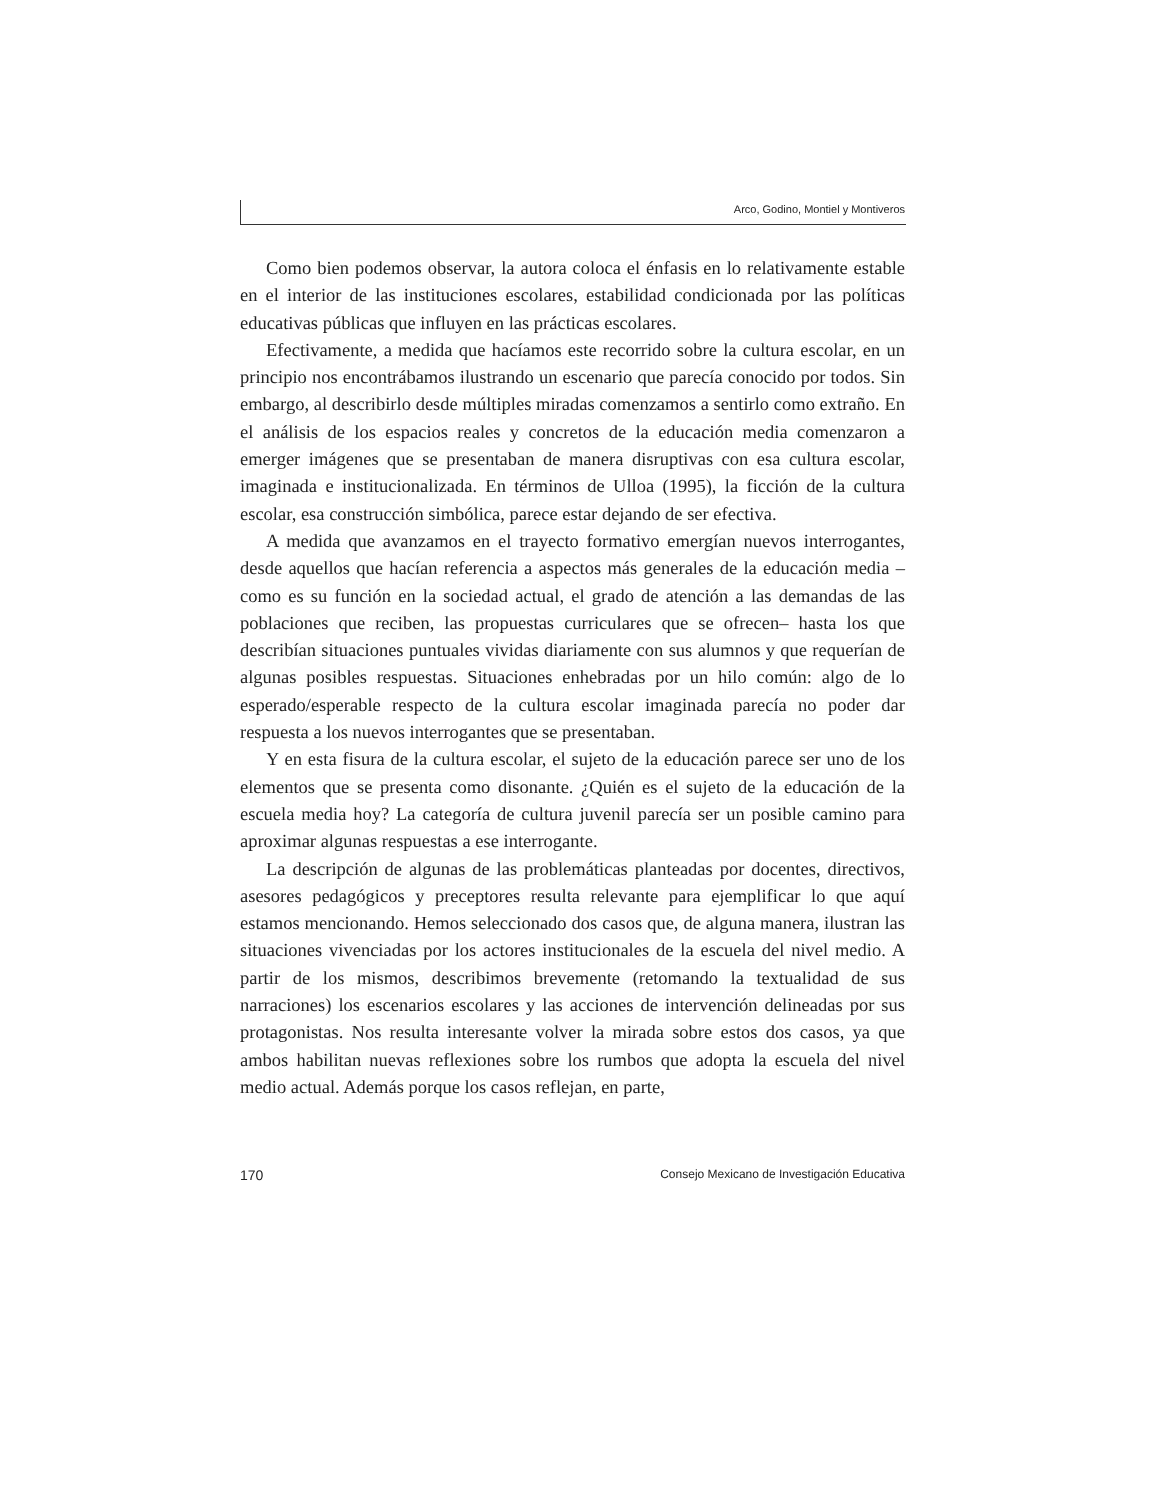Arco, Godino, Montiel y Montiveros
Como bien podemos observar, la autora coloca el énfasis en lo relativamente estable en el interior de las instituciones escolares, estabilidad condicionada por las políticas educativas públicas que influyen en las prácticas escolares.
Efectivamente, a medida que hacíamos este recorrido sobre la cultura escolar, en un principio nos encontrábamos ilustrando un escenario que parecía conocido por todos. Sin embargo, al describirlo desde múltiples miradas comenzamos a sentirlo como extraño. En el análisis de los espacios reales y concretos de la educación media comenzaron a emerger imágenes que se presentaban de manera disruptivas con esa cultura escolar, imaginada e institucionalizada. En términos de Ulloa (1995), la ficción de la cultura escolar, esa construcción simbólica, parece estar dejando de ser efectiva.
A medida que avanzamos en el trayecto formativo emergían nuevos interrogantes, desde aquellos que hacían referencia a aspectos más generales de la educación media –como es su función en la sociedad actual, el grado de atención a las demandas de las poblaciones que reciben, las propuestas curriculares que se ofrecen– hasta los que describían situaciones puntuales vividas diariamente con sus alumnos y que requerían de algunas posibles respuestas. Situaciones enhebradas por un hilo común: algo de lo esperado/esperable respecto de la cultura escolar imaginada parecía no poder dar respuesta a los nuevos interrogantes que se presentaban.
Y en esta fisura de la cultura escolar, el sujeto de la educación parece ser uno de los elementos que se presenta como disonante. ¿Quién es el sujeto de la educación de la escuela media hoy? La categoría de cultura juvenil parecía ser un posible camino para aproximar algunas respuestas a ese interrogante.
La descripción de algunas de las problemáticas planteadas por docentes, directivos, asesores pedagógicos y preceptores resulta relevante para ejemplificar lo que aquí estamos mencionando. Hemos seleccionado dos casos que, de alguna manera, ilustran las situaciones vivenciadas por los actores institucionales de la escuela del nivel medio. A partir de los mismos, describimos brevemente (retomando la textualidad de sus narraciones) los escenarios escolares y las acciones de intervención delineadas por sus protagonistas. Nos resulta interesante volver la mirada sobre estos dos casos, ya que ambos habilitan nuevas reflexiones sobre los rumbos que adopta la escuela del nivel medio actual. Además porque los casos reflejan, en parte,
170 Consejo Mexicano de Investigación Educativa